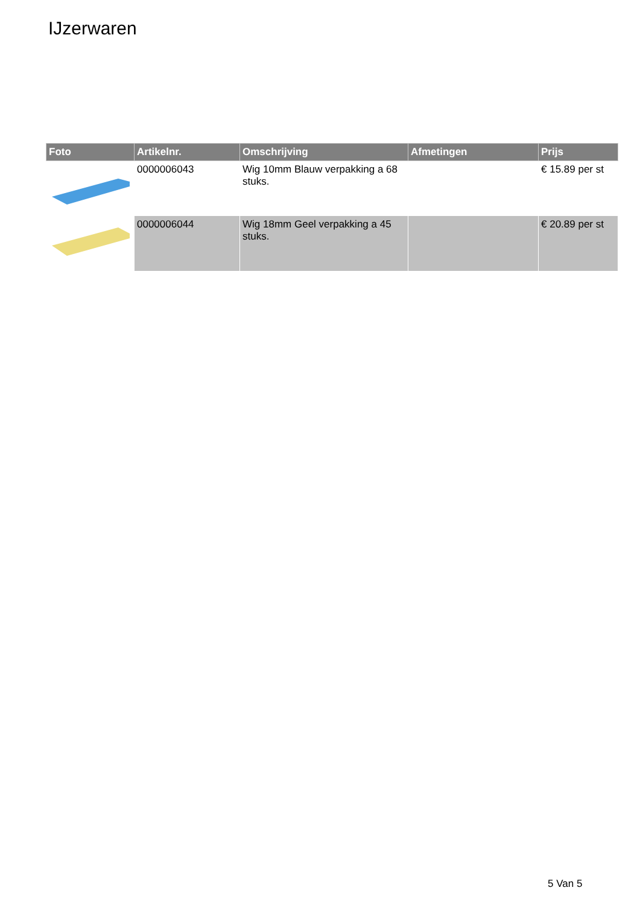IJzerwaren
| Foto | Artikelnr. | Omschrijving | Afmetingen | Prijs |
| --- | --- | --- | --- | --- |
| | 0000006043 | Wig 10mm Blauw verpakking a 68 stuks. | | € 15.89 per st |
| | 0000006044 | Wig 18mm Geel verpakking a 45 stuks. | | € 20.89 per st |
5 Van 5